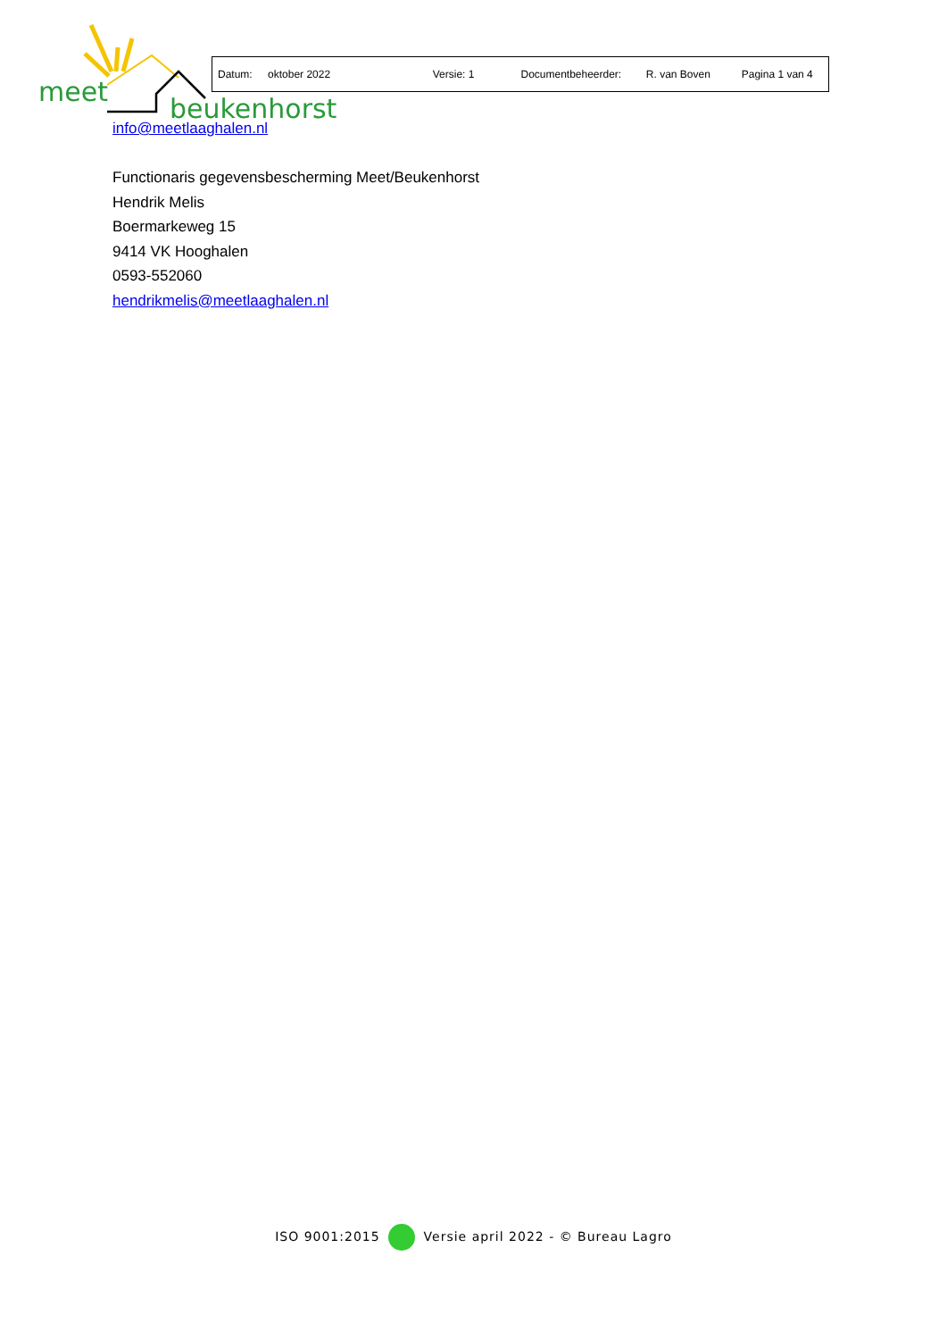meet
beukenhorst
| Datum: | oktober 2022 | Versie: 1 | Documentbeheerder: | R. van Boven | Pagina 1 van 4 |
info@meetlaaghalen.nl
Functionaris gegevensbescherming Meet/Beukenhorst
Hendrik Melis
Boermarkeweg 15
9414 VK Hooghalen
0593-552060
hendrikmelis@meetlaaghalen.nl
ISO 9001:2015 Versie april 2022 - © Bureau Lagro